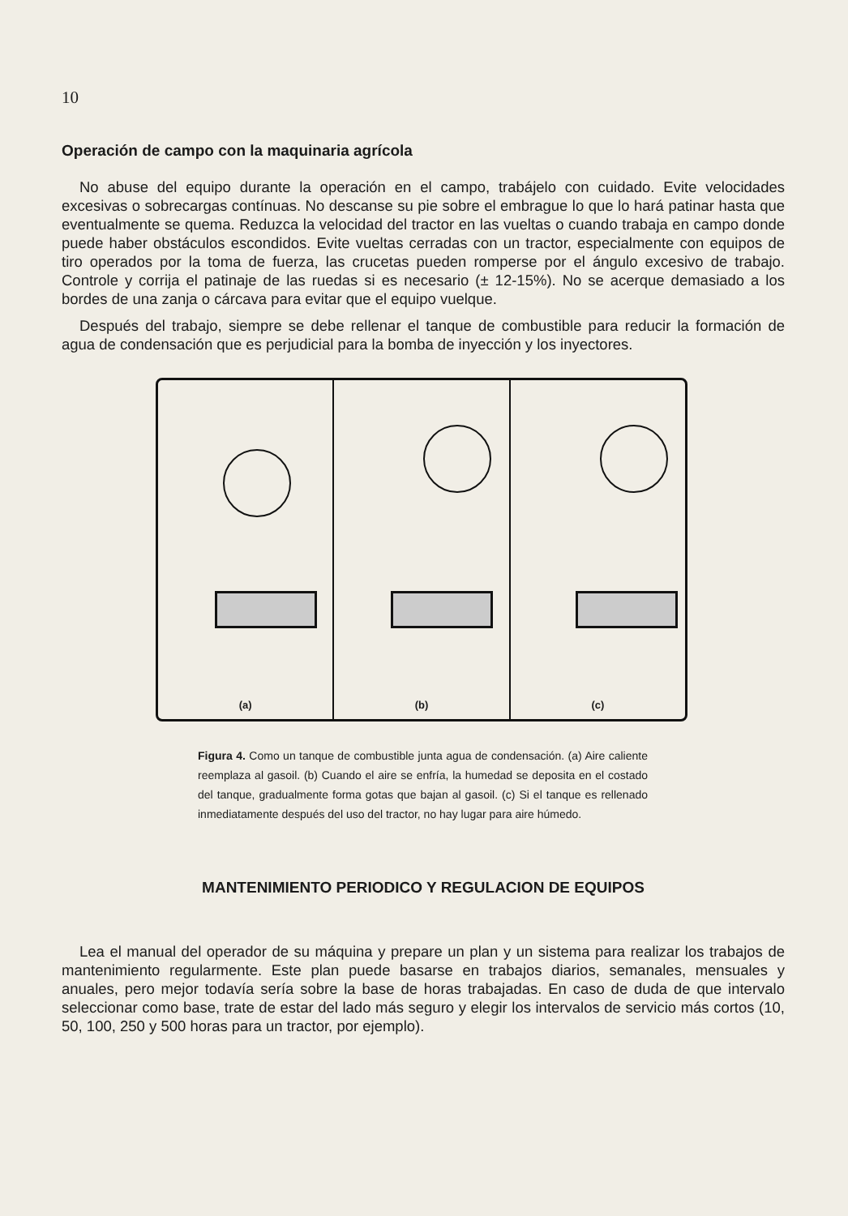10
Operación de campo con la maquinaria agrícola
No abuse del equipo durante la operación en el campo, trabájelo con cuidado. Evite velocidades excesivas o sobrecargas contínuas. No descanse su pie sobre el embrague lo que lo hará patinar hasta que eventualmente se quema. Reduzca la velocidad del tractor en las vueltas o cuando trabaja en campo donde puede haber obstáculos escondidos. Evite vueltas cerradas con un tractor, especialmente con equipos de tiro operados por la toma de fuerza, las crucetas pueden romperse por el ángulo excesivo de trabajo. Controle y corrija el patinaje de las ruedas si es necesario (± 12-15%). No se acerque demasiado a los bordes de una zanja o cárcava para evitar que el equipo vuelque.
Después del trabajo, siempre se debe rellenar el tanque de combustible para reducir la formación de agua de condensación que es perjudicial para la bomba de inyección y los inyectores.
(a) (b) (c)
Figura 4. Como un tanque de combustible junta agua de condensación. (a) Aire caliente reemplaza al gasoil. (b) Cuando el aire se enfría, la humedad se deposita en el costado del tanque, gradualmente forma gotas que bajan al gasoil. (c) Si el tanque es rellenado inmediatamente después del uso del tractor, no hay lugar para aire húmedo.
MANTENIMIENTO PERIODICO Y REGULACION DE EQUIPOS
Lea el manual del operador de su máquina y prepare un plan y un sistema para realizar los trabajos de mantenimiento regularmente. Este plan puede basarse en trabajos diarios, semanales, mensuales y anuales, pero mejor todavía sería sobre la base de horas trabajadas. En caso de duda de que intervalo seleccionar como base, trate de estar del lado más seguro y elegir los intervalos de servicio más cortos (10, 50, 100, 250 y 500 horas para un tractor, por ejemplo).